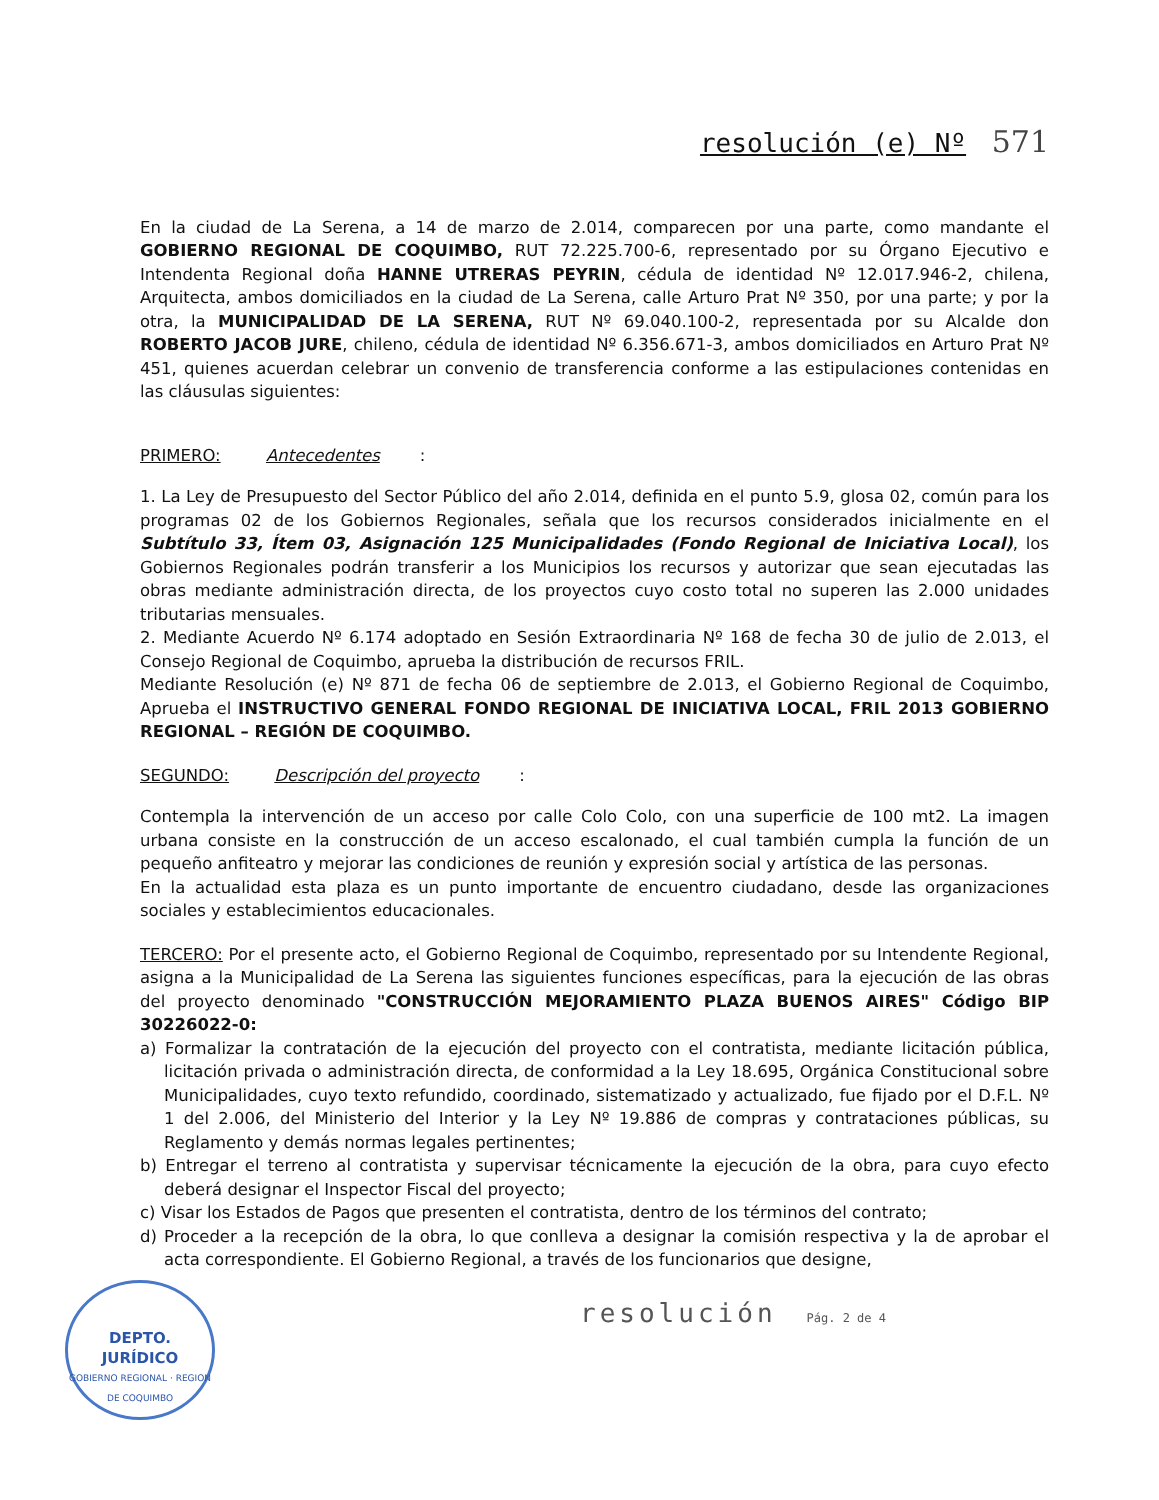resolución (e) Nº 571
En la ciudad de La Serena, a 14 de marzo de 2.014, comparecen por una parte, como mandante el GOBIERNO REGIONAL DE COQUIMBO, RUT 72.225.700-6, representado por su Órgano Ejecutivo e Intendenta Regional doña HANNE UTRERAS PEYRIN, cédula de identidad Nº 12.017.946-2, chilena, Arquitecta, ambos domiciliados en la ciudad de La Serena, calle Arturo Prat Nº 350, por una parte; y por la otra, la MUNICIPALIDAD DE LA SERENA, RUT Nº 69.040.100-2, representada por su Alcalde don ROBERTO JACOB JURE, chileno, cédula de identidad Nº 6.356.671-3, ambos domiciliados en Arturo Prat Nº 451, quienes acuerdan celebrar un convenio de transferencia conforme a las estipulaciones contenidas en las cláusulas siguientes:
PRIMERO: Antecedentes:
1. La Ley de Presupuesto del Sector Público del año 2.014, definida en el punto 5.9, glosa 02, común para los programas 02 de los Gobiernos Regionales, señala que los recursos considerados inicialmente en el Subtítulo 33, Ítem 03, Asignación 125 Municipalidades (Fondo Regional de Iniciativa Local), los Gobiernos Regionales podrán transferir a los Municipios los recursos y autorizar que sean ejecutadas las obras mediante administración directa, de los proyectos cuyo costo total no superen las 2.000 unidades tributarias mensuales.
2. Mediante Acuerdo Nº 6.174 adoptado en Sesión Extraordinaria Nº 168 de fecha 30 de julio de 2.013, el Consejo Regional de Coquimbo, aprueba la distribución de recursos FRIL.
Mediante Resolución (e) Nº 871 de fecha 06 de septiembre de 2.013, el Gobierno Regional de Coquimbo, Aprueba el INSTRUCTIVO GENERAL FONDO REGIONAL DE INICIATIVA LOCAL, FRIL 2013 GOBIERNO REGIONAL – REGIÓN DE COQUIMBO.
SEGUNDO: Descripción del proyecto:
Contempla la intervención de un acceso por calle Colo Colo, con una superficie de 100 mt2. La imagen urbana consiste en la construcción de un acceso escalonado, el cual también cumpla la función de un pequeño anfiteatro y mejorar las condiciones de reunión y expresión social y artística de las personas.
En la actualidad esta plaza es un punto importante de encuentro ciudadano, desde las organizaciones sociales y establecimientos educacionales.
TERCERO: Por el presente acto, el Gobierno Regional de Coquimbo, representado por su Intendente Regional, asigna a la Municipalidad de La Serena las siguientes funciones específicas, para la ejecución de las obras del proyecto denominado "CONSTRUCCIÓN MEJORAMIENTO PLAZA BUENOS AIRES" Código BIP 30226022-0:
a) Formalizar la contratación de la ejecución del proyecto con el contratista, mediante licitación pública, licitación privada o administración directa, de conformidad a la Ley 18.695, Orgánica Constitucional sobre Municipalidades, cuyo texto refundido, coordinado, sistematizado y actualizado, fue fijado por el D.F.L. Nº 1 del 2.006, del Ministerio del Interior y la Ley Nº 19.886 de compras y contrataciones públicas, su Reglamento y demás normas legales pertinentes;
b) Entregar el terreno al contratista y supervisar técnicamente la ejecución de la obra, para cuyo efecto deberá designar el Inspector Fiscal del proyecto;
c) Visar los Estados de Pagos que presenten el contratista, dentro de los términos del contrato;
d) Proceder a la recepción de la obra, lo que conlleva a designar la comisión respectiva y la de aprobar el acta correspondiente. El Gobierno Regional, a través de los funcionarios que designe,
resolución Pág. 2 de 4
DEPTO.
JURÍDICO
GOBIERNO REGIONAL · REGION DE COQUIMBO